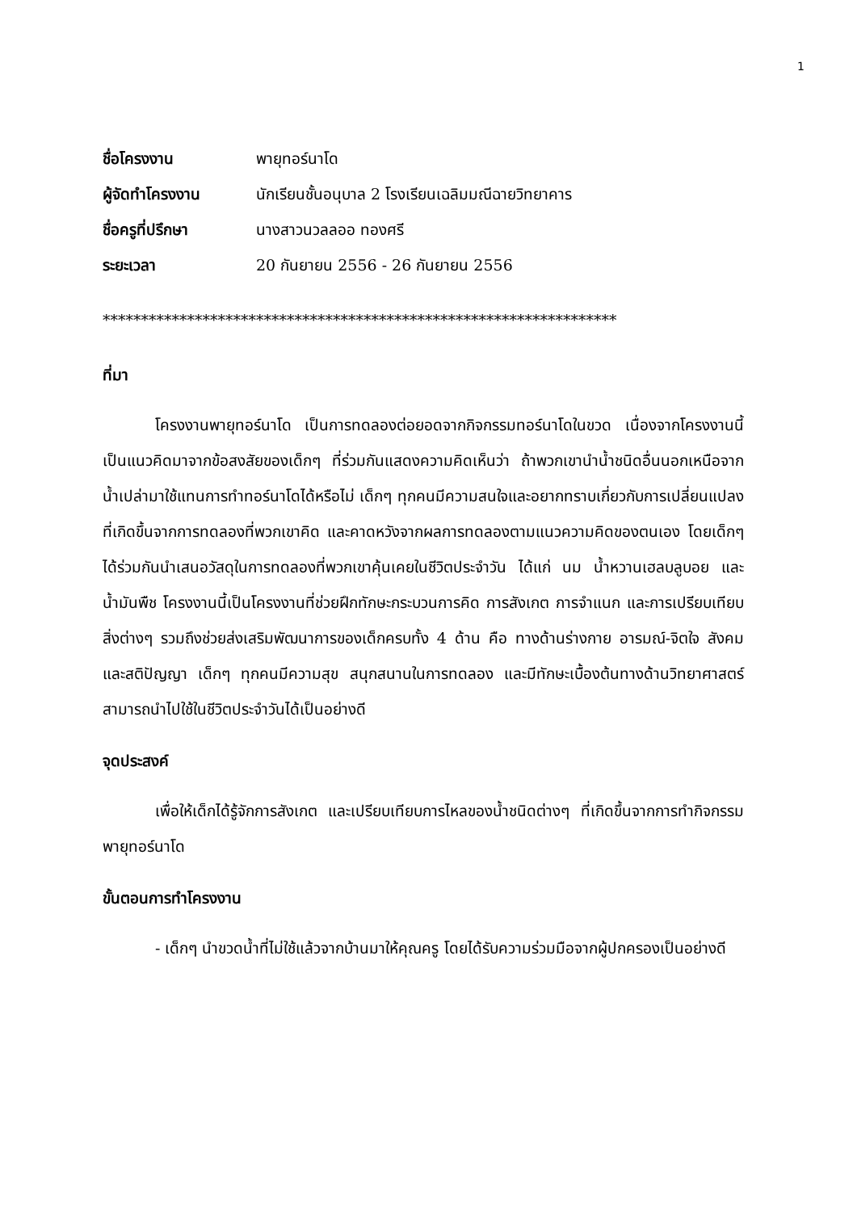1
ชื่อโครงงาน พายุทอร์นาโด
ผู้จัดทำโครงงาน นักเรียนชั้นอนุบาล 2 โรงเรียนเฉลิมมณีฉายวิทยาคาร
ชื่อครูที่ปรึกษา นางสาวนวลลออ ทองศรี
ระยะเวลา 20 กันยายน 2556 - 26 กันยายน 2556
*******************************************************************
ที่มา
โครงงานพายุทอร์นาโด เป็นการทดลองต่อยอดจากกิจกรรมทอร์นาโดในขวด เนื่องจากโครงงานนี้เป็นแนวคิดมาจากข้อสงสัยของเด็กๆ ที่ร่วมกันแสดงความคิดเห็นว่า ถ้าพวกเขานำน้ำชนิดอื่นนอกเหนือจากน้ำเปล่ามาใช้แทนการทำทอร์นาโดได้หรือไม่ เด็กๆ ทุกคนมีความสนใจและอยากทราบเกี่ยวกับการเปลี่ยนแปลงที่เกิดขึ้นจากการทดลองที่พวกเขาคิด และคาดหวังจากผลการทดลองตามแนวความคิดของตนเอง โดยเด็กๆ ได้ร่วมกันนำเสนอวัสดุในการทดลองที่พวกเขาคุ้นเคยในชีวิตประจำวัน ได้แก่ นม น้ำหวานเฮลบลูบอย และน้ำมันพืช โครงงานนี้เป็นโครงงานที่ช่วยฝึกทักษะกระบวนการคิด การสังเกต การจำแนก และการเปรียบเทียบสิ่งต่างๆ รวมถึงช่วยส่งเสริมพัฒนาการของเด็กครบทั้ง 4 ด้าน คือ ทางด้านร่างกาย อารมณ์-จิตใจ สังคม และสติปัญญา เด็กๆ ทุกคนมีความสุข สนุกสนานในการทดลอง และมีทักษะเบื้องต้นทางด้านวิทยาศาสตร์ สามารถนำไปใช้ในชีวิตประจำวันได้เป็นอย่างดี
จุดประสงค์
เพื่อให้เด็กได้รู้จักการสังเกต และเปรียบเทียบการไหลของน้ำชนิดต่างๆ ที่เกิดขึ้นจากการทำกิจกรรมพายุทอร์นาโด
ขั้นตอนการทำโครงงาน
- เด็กๆ นำขวดน้ำที่ไม่ใช้แล้วจากบ้านมาให้คุณครู โดยได้รับความร่วมมือจากผู้ปกครองเป็นอย่างดี